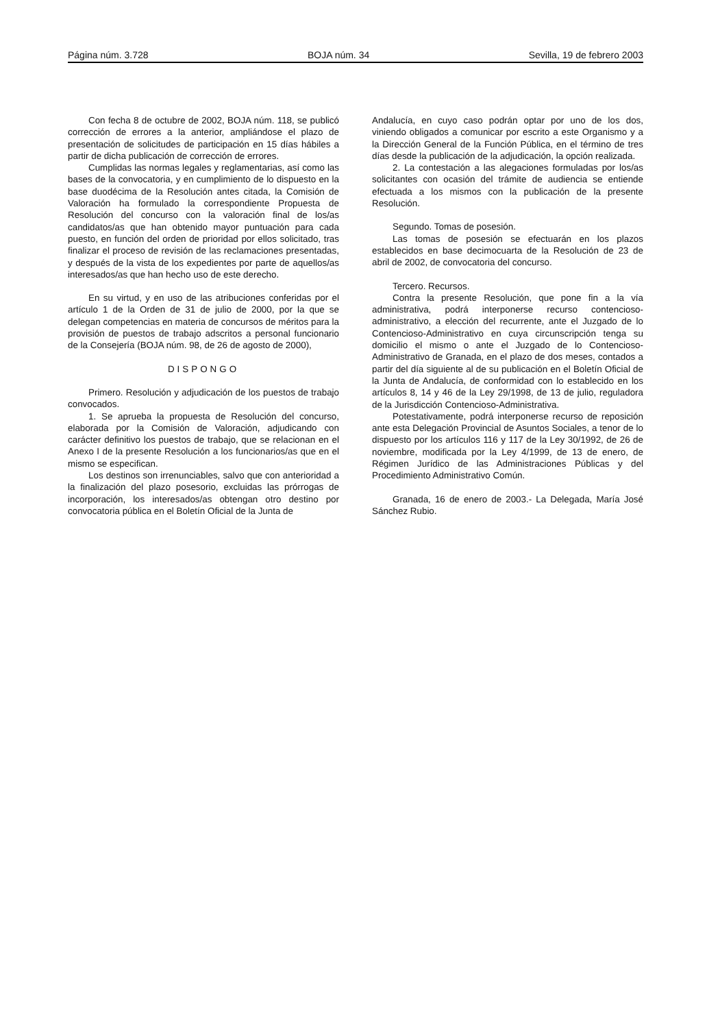Página núm. 3.728 BOJA núm. 34 Sevilla, 19 de febrero 2003
Con fecha 8 de octubre de 2002, BOJA núm. 118, se publicó corrección de errores a la anterior, ampliándose el plazo de presentación de solicitudes de participación en 15 días hábiles a partir de dicha publicación de corrección de errores.
Cumplidas las normas legales y reglamentarias, así como las bases de la convocatoria, y en cumplimiento de lo dispuesto en la base duodécima de la Resolución antes citada, la Comisión de Valoración ha formulado la correspondiente Propuesta de Resolución del concurso con la valoración final de los/as candidatos/as que han obtenido mayor puntuación para cada puesto, en función del orden de prioridad por ellos solicitado, tras finalizar el proceso de revisión de las reclamaciones presentadas, y después de la vista de los expedientes por parte de aquellos/as interesados/as que han hecho uso de este derecho.
En su virtud, y en uso de las atribuciones conferidas por el artículo 1 de la Orden de 31 de julio de 2000, por la que se delegan competencias en materia de concursos de méritos para la provisión de puestos de trabajo adscritos a personal funcionario de la Consejería (BOJA núm. 98, de 26 de agosto de 2000),
DISPONGO
Primero. Resolución y adjudicación de los puestos de trabajo convocados.
1. Se aprueba la propuesta de Resolución del concurso, elaborada por la Comisión de Valoración, adjudicando con carácter definitivo los puestos de trabajo, que se relacionan en el Anexo I de la presente Resolución a los funcionarios/as que en el mismo se especifican.
Los destinos son irrenunciables, salvo que con anterioridad a la finalización del plazo posesorio, excluidas las prórrogas de incorporación, los interesados/as obtengan otro destino por convocatoria pública en el Boletín Oficial de la Junta de
Andalucía, en cuyo caso podrán optar por uno de los dos, viniendo obligados a comunicar por escrito a este Organismo y a la Dirección General de la Función Pública, en el término de tres días desde la publicación de la adjudicación, la opción realizada.
2. La contestación a las alegaciones formuladas por los/as solicitantes con ocasión del trámite de audiencia se entiende efectuada a los mismos con la publicación de la presente Resolución.
Segundo. Tomas de posesión.
Las tomas de posesión se efectuarán en los plazos establecidos en base decimocuarta de la Resolución de 23 de abril de 2002, de convocatoria del concurso.
Tercero. Recursos.
Contra la presente Resolución, que pone fin a la vía administrativa, podrá interponerse recurso contencioso-administrativo, a elección del recurrente, ante el Juzgado de lo Contencioso-Administrativo en cuya circunscripción tenga su domicilio el mismo o ante el Juzgado de lo Contencioso-Administrativo de Granada, en el plazo de dos meses, contados a partir del día siguiente al de su publicación en el Boletín Oficial de la Junta de Andalucía, de conformidad con lo establecido en los artículos 8, 14 y 46 de la Ley 29/1998, de 13 de julio, reguladora de la Jurisdicción Contencioso-Administrativa.
Potestativamente, podrá interponerse recurso de reposición ante esta Delegación Provincial de Asuntos Sociales, a tenor de lo dispuesto por los artículos 116 y 117 de la Ley 30/1992, de 26 de noviembre, modificada por la Ley 4/1999, de 13 de enero, de Régimen Jurídico de las Administraciones Públicas y del Procedimiento Administrativo Común.
Granada, 16 de enero de 2003.- La Delegada, María José Sánchez Rubio.